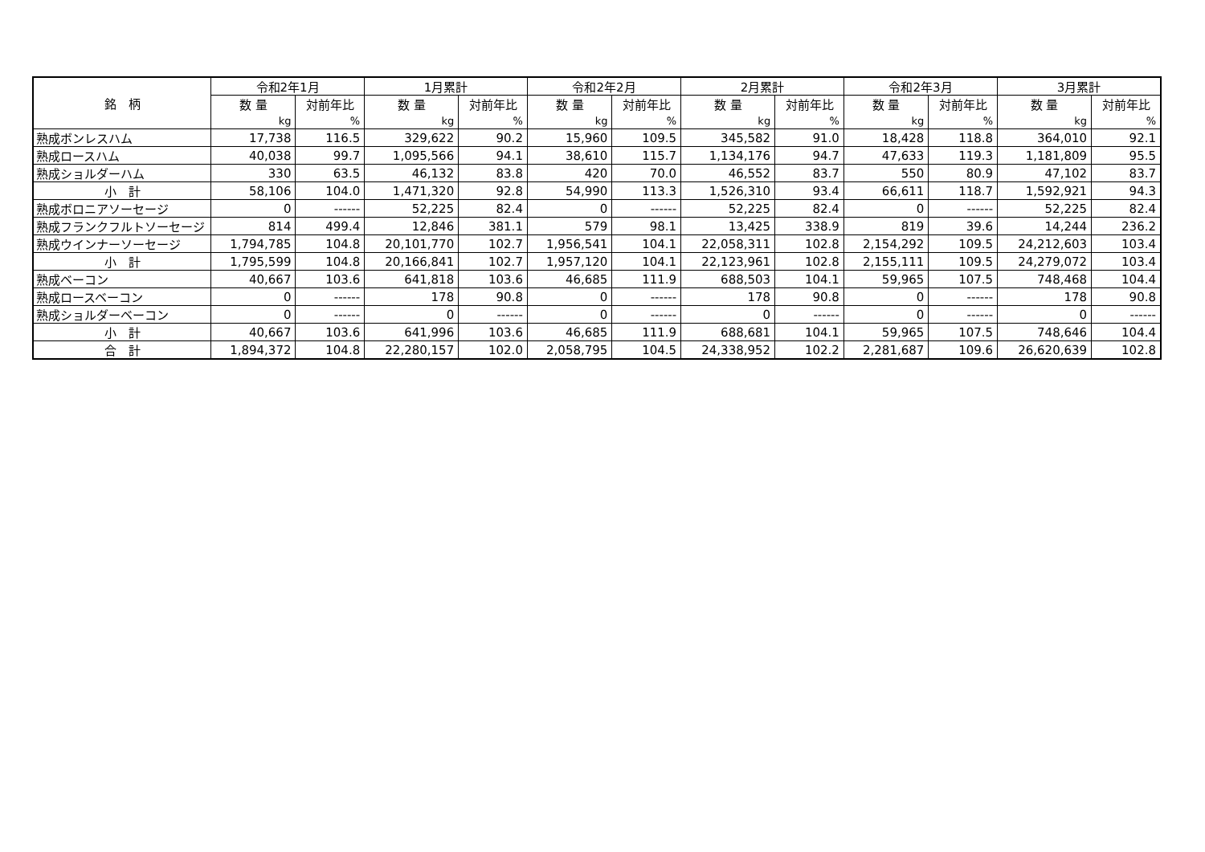| 銘 柄 | 令和2年1月 | | 1月累計 | | 令和2年2月 | | 2月累計 | | 令和2年3月 | | 3月累計 | |
| --- | --- | --- | --- | --- | --- | --- | --- | --- | --- | --- | --- | --- |
| | 数 量 | 対前年比 | 数 量 | 対前年比 | 数 量 | 対前年比 | 数 量 | 対前年比 | 数 量 | 対前年比 | 数 量 | 対前年比 |
| | kg | % | kg | % | kg | % | kg | % | kg | % | kg | % |
| 熟成ボンレスハム | 17,738 | 116.5 | 329,622 | 90.2 | 15,960 | 109.5 | 345,582 | 91.0 | 18,428 | 118.8 | 364,010 | 92.1 |
| 熟成ロースハム | 40,038 | 99.7 | 1,095,566 | 94.1 | 38,610 | 115.7 | 1,134,176 | 94.7 | 47,633 | 119.3 | 1,181,809 | 95.5 |
| 熟成ショルダーハム | 330 | 63.5 | 46,132 | 83.8 | 420 | 70.0 | 46,552 | 83.7 | 550 | 80.9 | 47,102 | 83.7 |
| 小 計 | 58,106 | 104.0 | 1,471,320 | 92.8 | 54,990 | 113.3 | 1,526,310 | 93.4 | 66,611 | 118.7 | 1,592,921 | 94.3 |
| 熟成ボロニアソーセージ | 0 | ------ | 52,225 | 82.4 | 0 | ------ | 52,225 | 82.4 | 0 | ------ | 52,225 | 82.4 |
| 熟成フランクフルトソーセージ | 814 | 499.4 | 12,846 | 381.1 | 579 | 98.1 | 13,425 | 338.9 | 819 | 39.6 | 14,244 | 236.2 |
| 熟成ウインナーソーセージ | 1,794,785 | 104.8 | 20,101,770 | 102.7 | 1,956,541 | 104.1 | 22,058,311 | 102.8 | 2,154,292 | 109.5 | 24,212,603 | 103.4 |
| 小 計 | 1,795,599 | 104.8 | 20,166,841 | 102.7 | 1,957,120 | 104.1 | 22,123,961 | 102.8 | 2,155,111 | 109.5 | 24,279,072 | 103.4 |
| 熟成ベーコン | 40,667 | 103.6 | 641,818 | 103.6 | 46,685 | 111.9 | 688,503 | 104.1 | 59,965 | 107.5 | 748,468 | 104.4 |
| 熟成ロースベーコン | 0 | ------ | 178 | 90.8 | 0 | ------ | 178 | 90.8 | 0 | ------ | 178 | 90.8 |
| 熟成ショルダーベーコン | 0 | ------ | 0 | ------ | 0 | ------ | 0 | ------ | 0 | ------ | 0 | ------ |
| 小 計 | 40,667 | 103.6 | 641,996 | 103.6 | 46,685 | 111.9 | 688,681 | 104.1 | 59,965 | 107.5 | 748,646 | 104.4 |
| 合 計 | 1,894,372 | 104.8 | 22,280,157 | 102.0 | 2,058,795 | 104.5 | 24,338,952 | 102.2 | 2,281,687 | 109.6 | 26,620,639 | 102.8 |